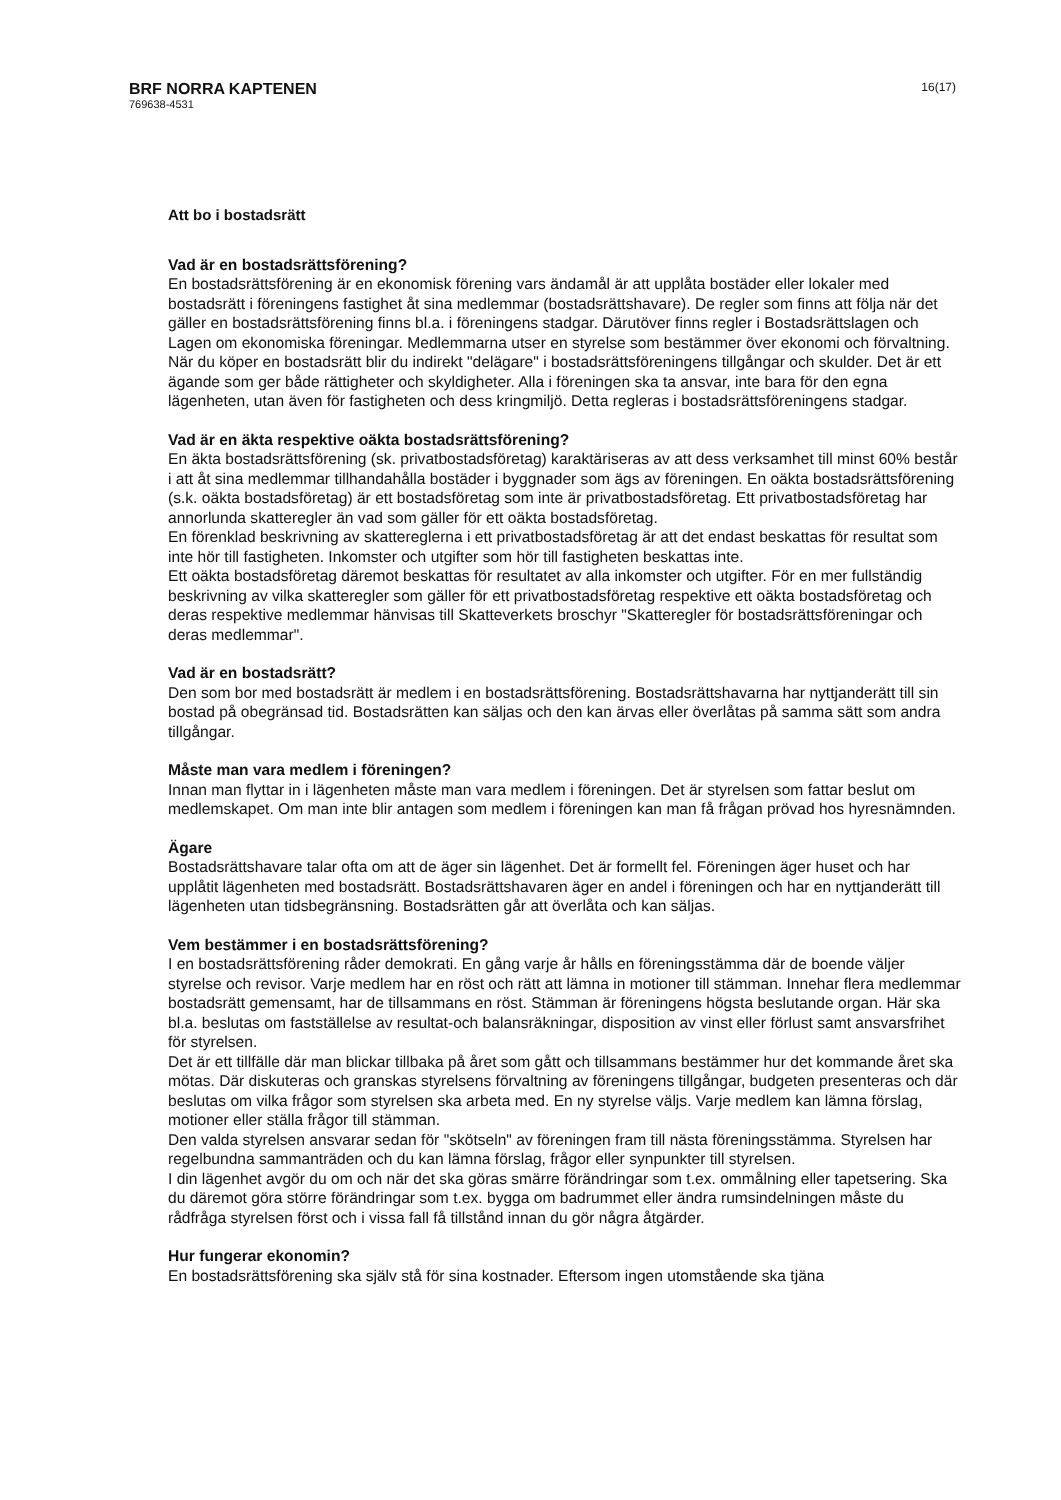BRF NORRA KAPTENEN
769638-4531
16(17)
Att bo i bostadsrätt
Vad är en bostadsrättsförening?
En bostadsrättsförening är en ekonomisk förening vars ändamål är att upplåta bostäder eller lokaler med bostadsrätt i föreningens fastighet åt sina medlemmar (bostadsrättshavare). De regler som finns att följa när det gäller en bostadsrättsförening finns bl.a. i föreningens stadgar. Därutöver finns regler i Bostadsrättslagen och Lagen om ekonomiska föreningar. Medlemmarna utser en styrelse som bestämmer över ekonomi och förvaltning.
När du köper en bostadsrätt blir du indirekt "delägare" i bostadsrättsföreningens tillgångar och skulder. Det är ett ägande som ger både rättigheter och skyldigheter. Alla i föreningen ska ta ansvar, inte bara för den egna lägenheten, utan även för fastigheten och dess kringmiljö. Detta regleras i bostadsrättsföreningens stadgar.
Vad är en äkta respektive oäkta bostadsrättsförening?
En äkta bostadsrättsförening (sk. privatbostadsföretag) karaktäriseras av att dess verksamhet till minst 60% består i att åt sina medlemmar tillhandahålla bostäder i byggnader som ägs av föreningen. En oäkta bostadsrättsförening (s.k. oäkta bostadsföretag) är ett bostadsföretag som inte är privatbostadsföretag. Ett privatbostadsföretag har annorlunda skatteregler än vad som gäller för ett oäkta bostadsföretag.
En förenklad beskrivning av skattereglerna i ett privatbostadsföretag är att det endast beskattas för resultat som inte hör till fastigheten. Inkomster och utgifter som hör till fastigheten beskattas inte.
Ett oäkta bostadsföretag däremot beskattas för resultatet av alla inkomster och utgifter. För en mer fullständig beskrivning av vilka skatteregler som gäller för ett privatbostadsföretag respektive ett oäkta bostadsföretag och deras respektive medlemmar hänvisas till Skatteverkets broschyr "Skatteregler för bostadsrättsföreningar och deras medlemmar".
Vad är en bostadsrätt?
Den som bor med bostadsrätt är medlem i en bostadsrättsförening. Bostadsrättshavarna har nyttjanderätt till sin bostad på obegränsad tid. Bostadsrätten kan säljas och den kan ärvas eller överlåtas på samma sätt som andra tillgångar.
Måste man vara medlem i föreningen?
Innan man flyttar in i lägenheten måste man vara medlem i föreningen. Det är styrelsen som fattar beslut om medlemskapet. Om man inte blir antagen som medlem i föreningen kan man få frågan prövad hos hyresnämnden.
Ägare
Bostadsrättshavare talar ofta om att de äger sin lägenhet. Det är formellt fel. Föreningen äger huset och har upplåtit lägenheten med bostadsrätt. Bostadsrättshavaren äger en andel i föreningen och har en nyttjanderätt till lägenheten utan tidsbegränsning. Bostadsrätten går att överlåta och kan säljas.
Vem bestämmer i en bostadsrättsförening?
I en bostadsrättsförening råder demokrati. En gång varje år hålls en föreningsstämma där de boende väljer styrelse och revisor. Varje medlem har en röst och rätt att lämna in motioner till stämman. Innehar flera medlemmar bostadsrätt gemensamt, har de tillsammans en röst. Stämman är föreningens högsta beslutande organ. Här ska bl.a. beslutas om fastställelse av resultat-och balansräkningar, disposition av vinst eller förlust samt ansvarsfrihet för styrelsen.
Det är ett tillfälle där man blickar tillbaka på året som gått och tillsammans bestämmer hur det kommande året ska mötas. Där diskuteras och granskas styrelsens förvaltning av föreningens tillgångar, budgeten presenteras och där beslutas om vilka frågor som styrelsen ska arbeta med. En ny styrelse väljs. Varje medlem kan lämna förslag, motioner eller ställa frågor till stämman.
Den valda styrelsen ansvarar sedan för "skötseln" av föreningen fram till nästa föreningsstämma. Styrelsen har regelbundna sammanträden och du kan lämna förslag, frågor eller synpunkter till styrelsen.
I din lägenhet avgör du om och när det ska göras smärre förändringar som t.ex. ommålning eller tapetsering. Ska du däremot göra större förändringar som t.ex. bygga om badrummet eller ändra rumsindelningen måste du rådfråga styrelsen först och i vissa fall få tillstånd innan du gör några åtgärder.
Hur fungerar ekonomin?
En bostadsrättsförening ska själv stå för sina kostnader. Eftersom ingen utomstående ska tjäna